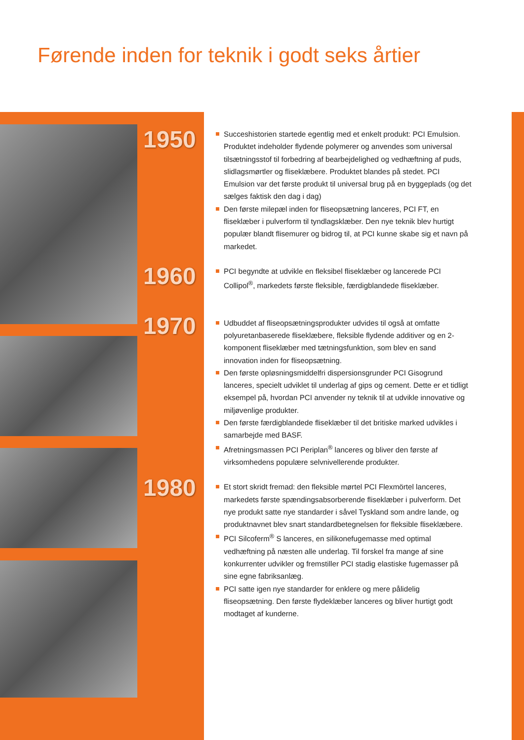Førende inden for teknik i godt seks årtier
1950
1960
1970
1980
Succeshistorien startede egentlig med et enkelt produkt: PCI Emulsion. Produktet indeholder flydende polymerer og anvendes som universal tilsætningsstof til forbedring af bearbejdelighed og vedhæftning af puds, slidlagsmørtler og fliseklæbere. Produktet blandes på stedet. PCI Emulsion var det første produkt til universal brug på en byggeplads (og det sælges faktisk den dag i dag)
Den første milepæl inden for fliseopsætning lanceres, PCI FT, en fliseklæber i pulverform til tyndlagsklæber. Den nye teknik blev hurtigt populær blandt flisemurer og bidrog til, at PCI kunne skabe sig et navn på markedet.
PCI begyndte at udvikle en fleksibel fliseklæber og lancerede PCI Collipol<sup>®</sup>, markedets første fleksible, færdigblandede fliseklæber.
Udbuddet af fliseopsætningsprodukter udvides til også at omfatte polyuretanbaserede fliseklæbere, fleksible flydende additiver og en 2-komponent fliseklæber med tætningsfunktion, som blev en sand innovation inden for fliseopsætning.
Den første opløsningsmiddelfri dispersionsgrunder PCI Gisogrund lanceres, specielt udviklet til underlag af gips og cement. Dette er et tidligt eksempel på, hvordan PCI anvender ny teknik til at udvikle innovative og miljøvenlige produkter.
Den første færdigblandede fliseklæber til det britiske marked udvikles i samarbejde med BASF.
Afretningsmassen PCI Periplan<sup>®</sup> lanceres og bliver den første af virksomhedens populære selvnivellerende produkter.
Et stort skridt fremad: den fleksible mørtel PCI Flexmörtel lanceres, markedets første spændingsabsorberende fliseklæber i pulverform. Det nye produkt satte nye standarder i såvel Tyskland som andre lande, og produktnavnet blev snart standardbetegnelsen for fleksible fliseklæbere.
PCI Silcoferm<sup>®</sup> S lanceres, en silikonefugemasse med optimal vedhæftning på næsten alle underlag. Til forskel fra mange af sine konkurrenter udvikler og fremstiller PCI stadig elastiske fugemasser på sine egne fabriksanlæg.
PCI satte igen nye standarder for enklere og mere pålidelig fliseopsætning. Den første flydeklæber lanceres og bliver hurtigt godt modtaget af kunderne.